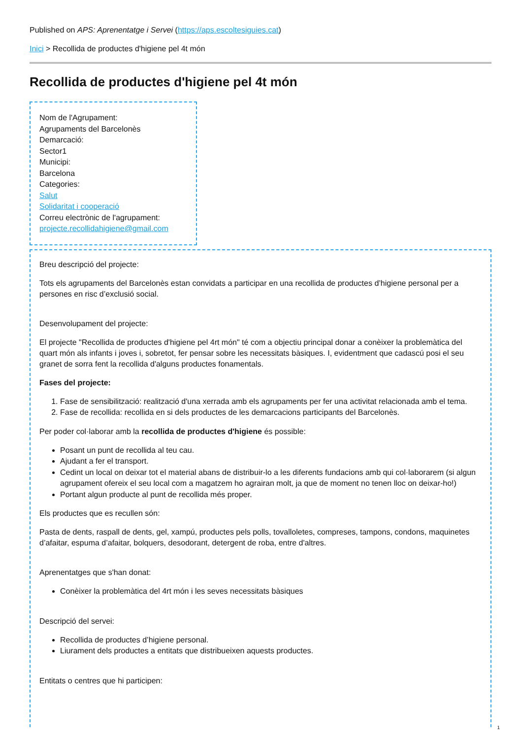Published on APS: Aprenentatge i Servei (https://aps.escoltesiguies.cat)
Inici > Recollida de productes d'higiene pel 4t món
Recollida de productes d'higiene pel 4t món
Nom de l'Agrupament:
Agrupaments del Barcelonès
Demarcació:
Sector1
Municipi:
Barcelona
Categories:
Salut
Solidaritat i cooperació
Correu electrònic de l'agrupament:
projecte.recollidahigiene@gmail.com
Breu descripció del projecte:
Tots els agrupaments del Barcelonès estan convidats a participar en una recollida de productes d’higiene personal per a persones en risc d’exclusió social.
Desenvolupament del projecte:
El projecte "Recollida de productes d'higiene pel 4rt món" té com a objectiu principal donar a conèixer la problemàtica del quart món als infants i joves i, sobretot, fer pensar sobre les necessitats bàsiques. I, evidentment que cadascú posi el seu granet de sorra fent la recollida d'alguns productes fonamentals.
Fases del projecte:
1. Fase de sensibilització: realització d'una xerrada amb els agrupaments per fer una activitat relacionada amb el tema.
2. Fase de recollida: recollida en si dels productes de les demarcacions participants del Barcelonès.
Per poder col·laborar amb la recollida de productes d'higiene és possible:
Posant un punt de recollida al teu cau.
Ajudant a fer el transport.
Cedint un local on deixar tot el material abans de distribuir-lo a les diferents fundacions amb qui col·laborarem (si algun agrupament ofereix el seu local com a magatzem ho agrairan molt, ja que de moment no tenen lloc on deixar-ho!)
Portant algun producte al punt de recollida més proper.
Els productes que es recullen són:
Pasta de dents, raspall de dents, gel, xampú, productes pels polls, tovalloletes, compreses, tampons, condons, maquinetes d’afaitar, espuma d’afaitar, bolquers, desodorant, detergent de roba, entre d'altres.
Aprenentatges que s'han donat:
Conèixer la problemàtica del 4rt món i les seves necessitats bàsiques
Descripció del servei:
Recollida de productes d’higiene personal.
Liurament dels productes a entitats que distribueixen aquests productes.
Entitats o centres que hi participen:
1